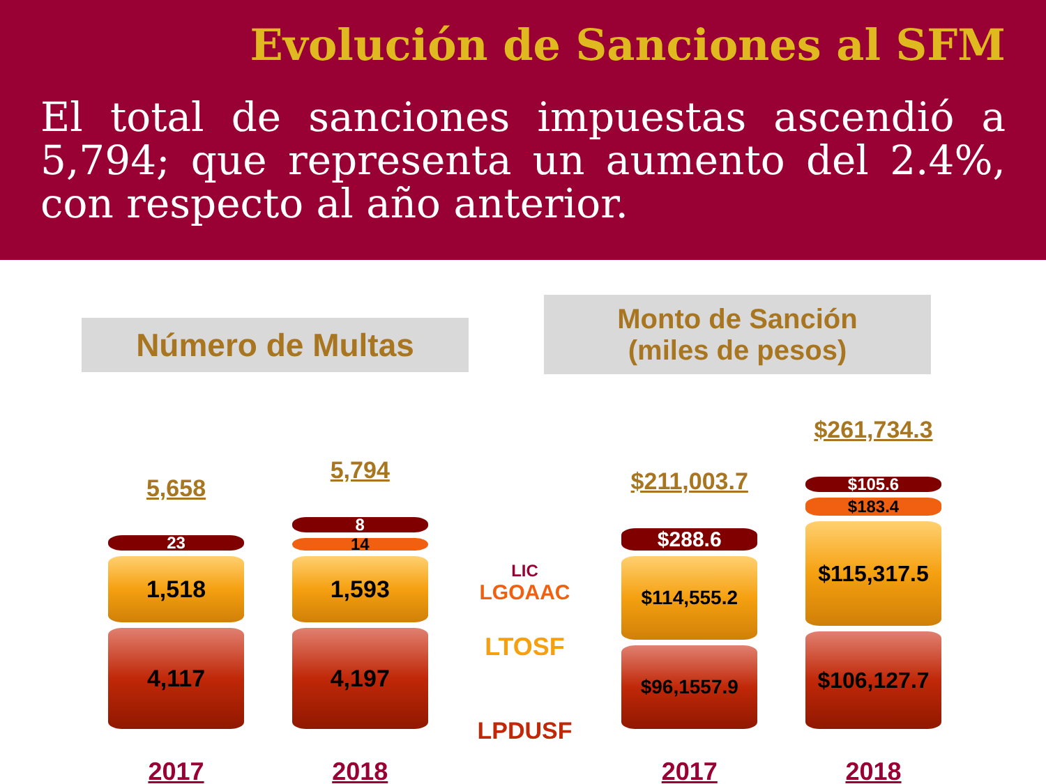Evolución de Sanciones al SFM
El total de sanciones impuestas ascendió a 5,794; que representa un aumento del 2.4%, con respecto al año anterior.
Número de Multas
Monto de Sanción
(miles de pesos)
5,658
23
1,518
4,117
2017
5,794
8
14
1,593
4,197
2018
LIC
LGOAAC
LTOSF
LPDUSF
$211,003.7
$288.6
$114,555.2
$96,1557.9
2017
$261,734.3
$105.6
$183.4
$115,317.5
$106,127.7
2018